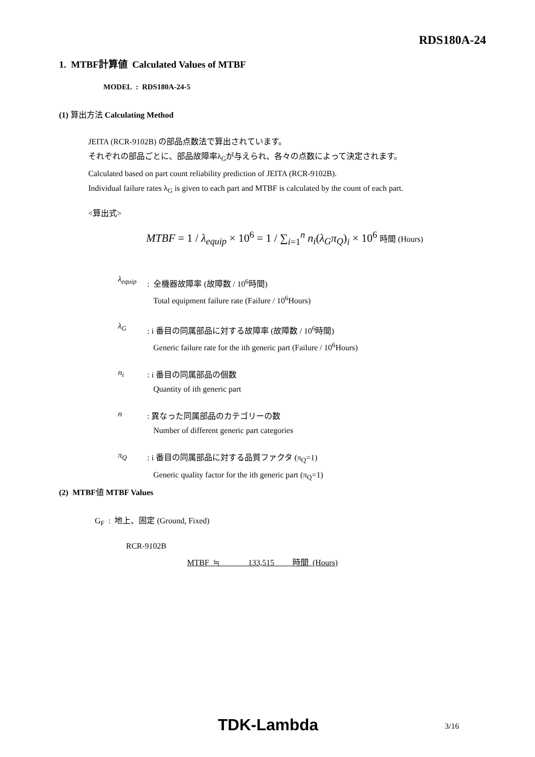RDS180A-24
1. MTBF計算値 Calculated Values of MTBF
MODEL : RDS180A-24-5
(1) 算出方法 Calculating Method
JEITA (RCR-9102B) の部品点数法で算出されています。
それぞれの部品ごとに、部品故障率λ<sub>G</sub>が与えられ、各々の点数によって決定されます。
Calculated based on part count reliability prediction of JEITA (RCR-9102B).
Individual failure rates λ<sub>G</sub> is given to each part and MTBF is calculated by the count of each part.
<算出式>
MTBF = 1 / λ<sub>equip</sub> × 10<sup>6</sup> = 1 / ∑<sub>i=1</sub><sup>n</sup> n<sub>i</sub>(λ<sub>G</sub>π<sub>Q</sub>)<sub>i</sub> × 10<sup>6</sup> 時間 (Hours)
λ<sub>equip</sub>
: 全機器故障率 (故障数 / 10<sup>6</sup>時間)
Total equipment failure rate (Failure / 10<sup>6</sup>Hours)
λ<sub>G</sub>
: i 番目の同属部品に対する故障率 (故障数 / 10<sup>6</sup>時間)
Generic failure rate for the ith generic part (Failure / 10<sup>6</sup>Hours)
n<sub>i</sub>
: i 番目の同属部品の個数
Quantity of ith generic part
n
: 異なった同属部品のカテゴリーの数
Number of different generic part categories
π<sub>Q</sub>
: i 番目の同属部品に対する品質ファクタ (π<sub>Q</sub>=1)
Generic quality factor for the ith generic part (π<sub>Q</sub>=1)
(2) MTBF値 MTBF Values
G<sub>F</sub> : 地上、固定 (Ground, Fixed)
RCR-9102B
MTBF ≒ 133,515 時間 (Hours)
TDK-Lambda 3/16